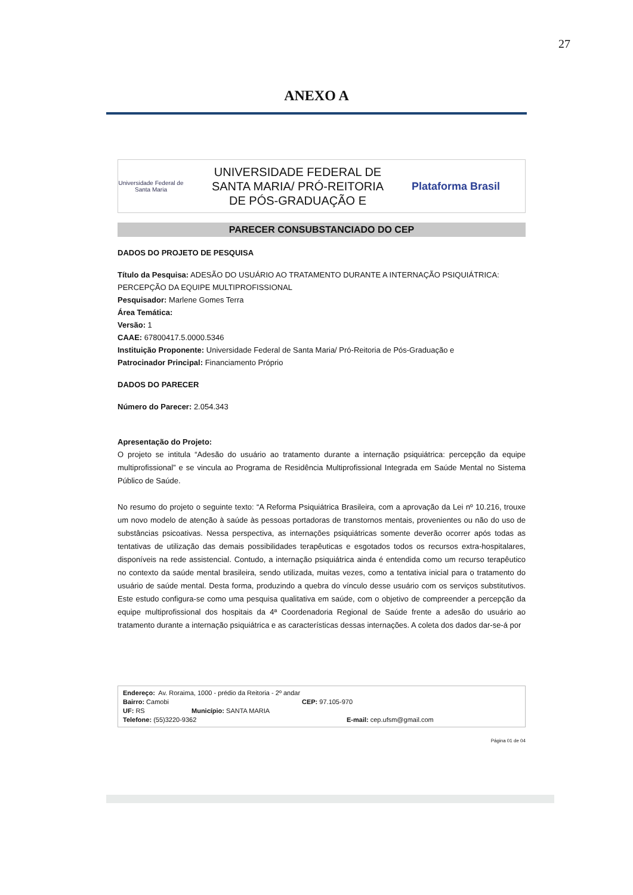27
ANEXO A
Universidade Federal de Santa Maria
UNIVERSIDADE FEDERAL DE
SANTA MARIA/ PRÓ-REITORIA
DE PÓS-GRADUAÇÃO E
Plataforma Brasil
PARECER CONSUBSTANCIADO DO CEP
DADOS DO PROJETO DE PESQUISA
Título da Pesquisa: ADESÃO DO USUÁRIO AO TRATAMENTO DURANTE A INTERNAÇÃO PSIQUIÁTRICA: PERCEPÇÃO DA EQUIPE MULTIPROFISSIONAL
Pesquisador: Marlene Gomes Terra
Área Temática:
Versão: 1
CAAE: 67800417.5.0000.5346
Instituição Proponente: Universidade Federal de Santa Maria/ Pró-Reitoria de Pós-Graduação e
Patrocinador Principal: Financiamento Próprio
DADOS DO PARECER
Número do Parecer: 2.054.343
Apresentação do Projeto:
O projeto se intitula “Adesão do usuário ao tratamento durante a internação psiquiátrica: percepção da equipe multiprofissional” e se vincula ao Programa de Residência Multiprofissional Integrada em Saúde Mental no Sistema Público de Saúde.
No resumo do projeto o seguinte texto: “A Reforma Psiquiátrica Brasileira, com a aprovação da Lei nº 10.216, trouxe um novo modelo de atenção à saúde às pessoas portadoras de transtornos mentais, provenientes ou não do uso de substâncias psicoativas. Nessa perspectiva, as internações psiquiátricas somente deverão ocorrer após todas as tentativas de utilização das demais possibilidades terapêuticas e esgotados todos os recursos extra-hospitalares, disponíveis na rede assistencial. Contudo, a internação psiquiátrica ainda é entendida como um recurso terapêutico no contexto da saúde mental brasileira, sendo utilizada, muitas vezes, como a tentativa inicial para o tratamento do usuário de saúde mental. Desta forma, produzindo a quebra do vínculo desse usuário com os serviços substitutivos. Este estudo configura-se como uma pesquisa qualitativa em saúde, com o objetivo de compreender a percepção da equipe multiprofissional dos hospitais da 4ª Coordenadoria Regional de Saúde frente a adesão do usuário ao tratamento durante a internação psiquiátrica e as características dessas internações. A coleta dos dados dar-se-á por
Endereço: Av. Roraima, 1000 - prédio da Reitoria - 2º andar
Bairro: Camobi CEP: 97.105-970
UF: RS Município: SANTA MARIA
Telefone: (55)3220-9362 E-mail: cep.ufsm@gmail.com
Página 01 de 04